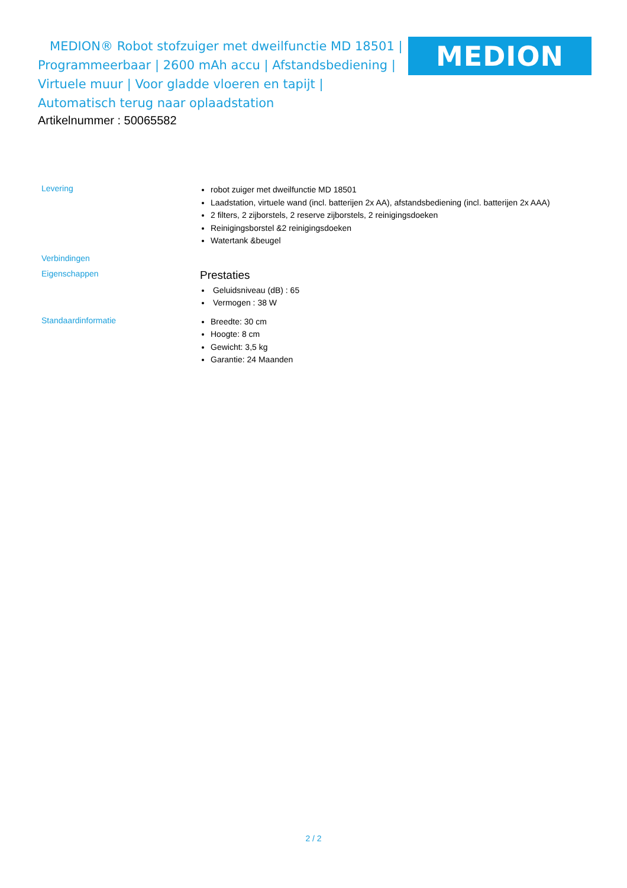MEDION® Robot stofzuiger met dweilfunctie MD 18501 | Programmeerbaar | 2600 mAh accu | Afstandsbediening | Virtuele muur | Voor gladde vloeren en tapijt | Automatisch terug naar oplaadstation
MEDION
Artikelnummer : 50065582
| Levering | robot zuiger met dweilfunctie MD 18501 Laadstation, virtuele wand (incl. batterijen 2x AA), afstandsbediening (incl. batterijen 2x AAA) 2 filters, 2 zijborstels, 2 reserve zijborstels, 2 reinigingsdoeken Reinigingsborstel &2 reinigingsdoeken Watertank &beugel |
| Verbindingen | |
| Eigenschappen | Prestaties Geluidsniveau (dB) : 65 Vermogen : 38 W |
| Standaardinformatie | Breedte: 30 cm Hoogte: 8 cm Gewicht: 3,5 kg Garantie: 24 Maanden |
2 / 2